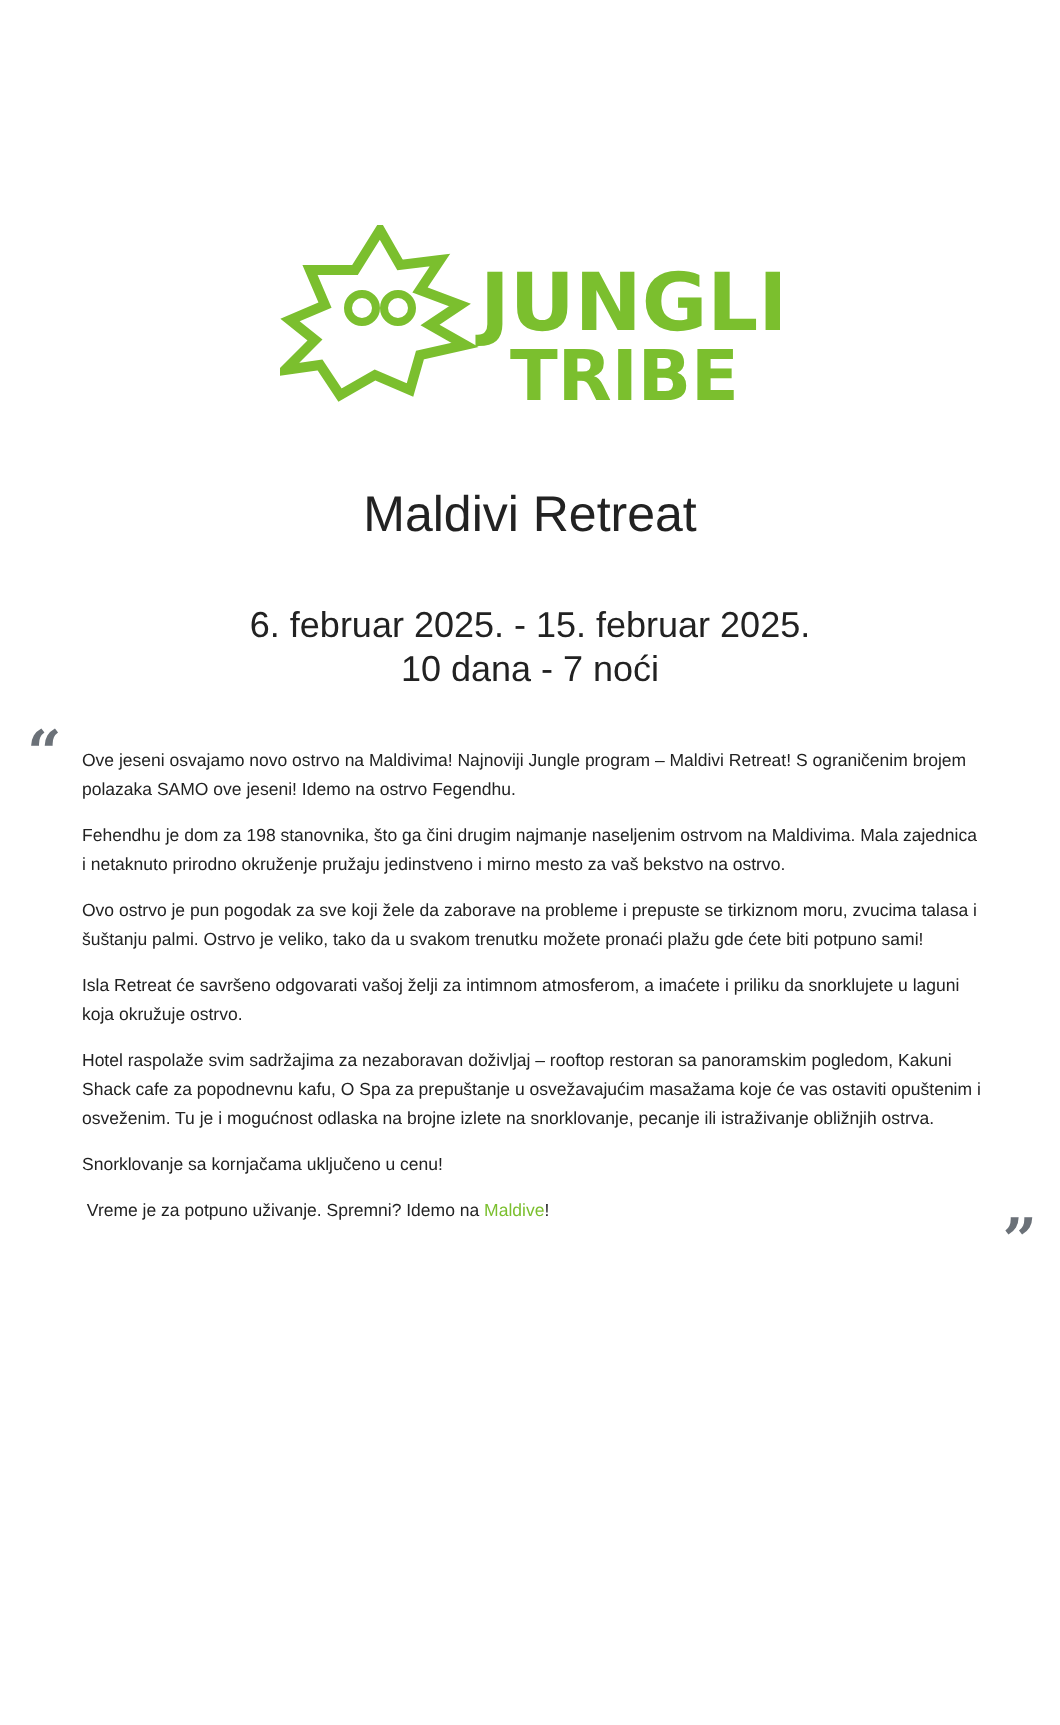JUNGLE
TRIBE
Maldivi Retreat
6. februar 2025. - 15. februar 2025.
10 dana - 7 noći
“
Ove jeseni osvajamo novo ostrvo na Maldivima! Najnoviji Jungle program – Maldivi Retreat! S ograničenim brojem polazaka SAMO ove jeseni! Idemo na ostrvo Fegendhu.
Fehendhu je dom za 198 stanovnika, što ga čini drugim najmanje naseljenim ostrvom na Maldivima. Mala zajednica i netaknuto prirodno okruženje pružaju jedinstveno i mirno mesto za vaš bekstvo na ostrvo.
Ovo ostrvo je pun pogodak za sve koji žele da zaborave na probleme i prepuste se tirkiznom moru, zvucima talasa i šuštanju palmi. Ostrvo je veliko, tako da u svakom trenutku možete pronaći plažu gde ćete biti potpuno sami!
Isla Retreat će savršeno odgovarati vašoj želji za intimnom atmosferom, a imaćete i priliku da snorklujete u laguni koja okružuje ostrvo.
Hotel raspolaže svim sadržajima za nezaboravan doživljaj – rooftop restoran sa panoramskim pogledom, Kakuni Shack cafe za popodnevnu kafu, O Spa za prepuštanje u osvežavajućim masažama koje će vas ostaviti opuštenim i osveženim. Tu je i mogućnost odlaska na brojne izlete na snorklovanje, pecanje ili istraživanje obližnjih ostrva.
Snorklovanje sa kornjačama uključeno u cenu!
Vreme je za potpuno uživanje. Spremni? Idemo na Maldive!
”